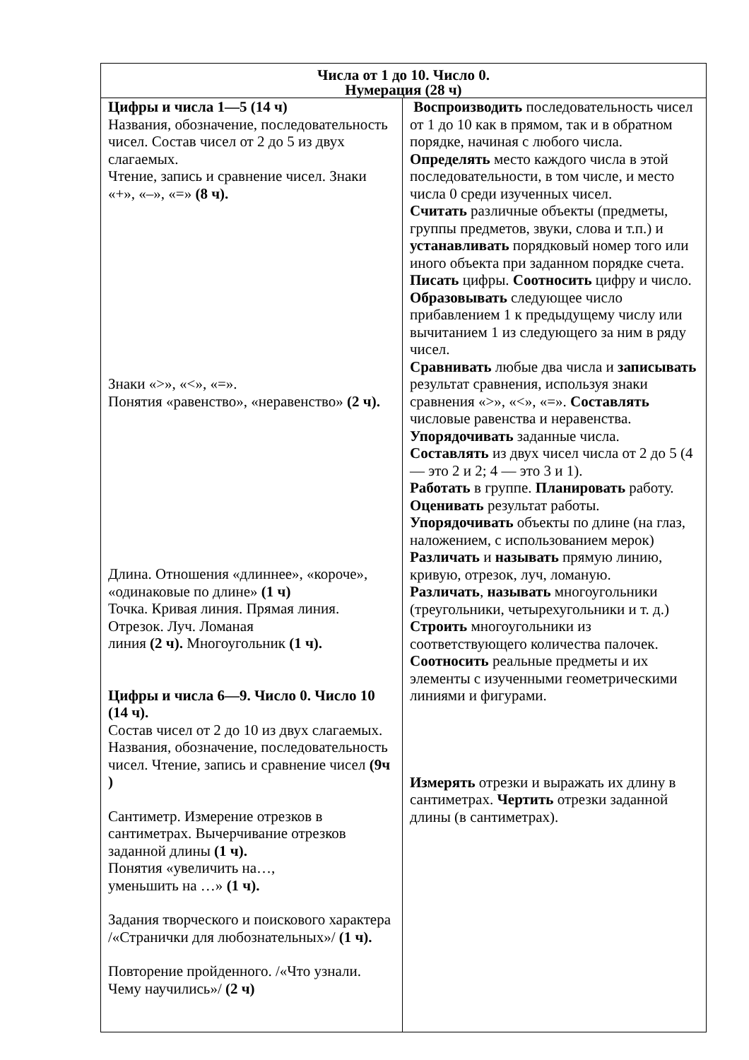| Числа от 1 до 10. Число 0. Нумерация (28 ч) | |
| --- | --- |
| Цифры и числа 1—5 (14 ч) Названия, обозначение, последовательность чисел. Состав чисел от 2 до 5 из двух слагаемых. Чтение, запись и сравнение чисел. Знаки «+», «–», «=» (8 ч). Знаки «>», «<», «=». Понятия «равенство», «неравенство» (2 ч). Длина. Отношения «длиннее», «короче», «одинаковые по длине» (1 ч) Точка. Кривая линия. Прямая линия. Отрезок. Луч. Ломаная линия (2 ч). Многоугольник (1 ч). Цифры и числа 6—9. Число 0. Число 10 (14 ч). Состав чисел от 2 до 10 из двух слагаемых. Названия, обозначение, последовательность чисел. Чтение, запись и сравнение чисел (9ч ) Сантиметр. Измерение отрезков в сантиметрах. Вычерчивание отрезков заданной длины (1 ч). Понятия «увеличить на…, уменьшить на …» (1 ч). Задания творческого и поискового характера /«Странички для любознательных»/ (1 ч). Повторение пройденного. /«Что узнали. Чему научились»/ (2 ч) | Воспроизводить последовательность чисел от 1 до 10 как в прямом, так и в обратном порядке, начиная с любого числа. Определять место каждого числа в этой последовательности, в том числе, и место числа 0 среди изученных чисел. Считать различные объекты (предметы, группы предметов, звуки, слова и т.п.) и устанавливать порядковый номер того или иного объекта при заданном порядке счета. Писать цифры. Соотносить цифру и число. Образовывать следующее число прибавлением 1 к предыдущему числу или вычитанием 1 из следующего за ним в ряду чисел. Сравнивать любые два числа и записывать результат сравнения, используя знаки сравнения «>», «<», «=». Составлять числовые равенства и неравенства. Упорядочивать заданные числа. Составлять из двух чисел числа от 2 до 5 (4 — это 2 и 2; 4 — это 3 и 1). Работать в группе. Планировать работу. Оценивать результат работы. Упорядочивать объекты по длине (на глаз, наложением, с использованием мерок) Различать и называть прямую линию, кривую, отрезок, луч, ломаную. Различать , называть многоугольники (треугольники, четырехугольники и т. д.) Строить многоугольники из соответствующего количества палочек. Соотносить реальные предметы и их элементы с изученными геометрическими линиями и фигурами. Измерять отрезки и выражать их длину в сантиметрах. Чертить отрезки заданной длины (в сантиметрах). |